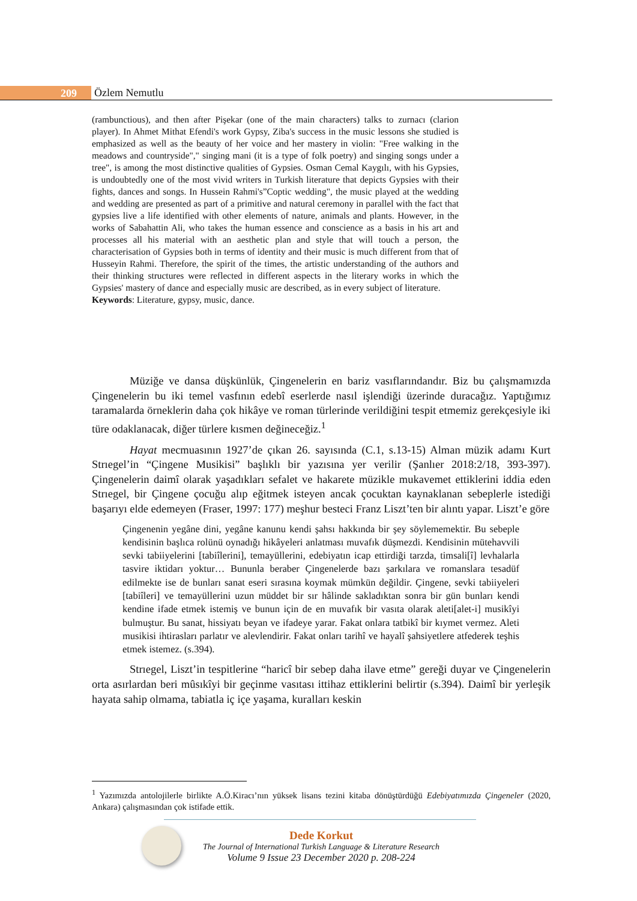209 Özlem Nemutlu
(rambunctious), and then after Pişekar (one of the main characters) talks to zurnacı (clarion player). In Ahmet Mithat Efendi's work Gypsy, Ziba's success in the music lessons she studied is emphasized as well as the beauty of her voice and her mastery in violin: "Free walking in the meadows and countryside"," singing mani (it is a type of folk poetry) and singing songs under a tree", is among the most distinctive qualities of Gypsies. Osman Cemal Kaygılı, with his Gypsies, is undoubtedly one of the most vivid writers in Turkish literature that depicts Gypsies with their fights, dances and songs. In Hussein Rahmi's”Coptic wedding", the music played at the wedding and wedding are presented as part of a primitive and natural ceremony in parallel with the fact that gypsies live a life identified with other elements of nature, animals and plants. However, in the works of Sabahattin Ali, who takes the human essence and conscience as a basis in his art and processes all his material with an aesthetic plan and style that will touch a person, the characterisation of Gypsies both in terms of identity and their music is much different from that of Husseyin Rahmi. Therefore, the spirit of the times, the artistic understanding of the authors and their thinking structures were reflected in different aspects in the literary works in which the Gypsies' mastery of dance and especially music are described, as in every subject of literature.
Keywords: Literature, gypsy, music, dance.
Müziğe ve dansa düşkünlük, Çingenelerin en bariz vasıflarındandır. Biz bu çalışmamızda Çingenelerin bu iki temel vasfının edebî eserlerde nasıl işlendiği üzerinde duracağız. Yaptığımız taramalarda örneklerin daha çok hikâye ve roman türlerinde verildiğini tespit etmemiz gerekçesiyle iki türe odaklanacak, diğer türlere kısmen değineceğiz.<sup>1</sup>
Hayat mecmuasının 1927’de çıkan 26. sayısında (C.1, s.13-15) Alman müzik adamı Kurt Strıegel’in “Çingene Musikisi” başlıklı bir yazısına yer verilir (Şanlıer 2018:2/18, 393-397). Çingenelerin daimî olarak yaşadıkları sefalet ve hakarete müzikle mukavemet ettiklerini iddia eden Strıegel, bir Çingene çocuğu alıp eğitmek isteyen ancak çocuktan kaynaklanan sebeplerle istediği başarıyı elde edemeyen (Fraser, 1997: 177) meşhur besteci Franz Liszt’ten bir alıntı yapar. Liszt’e göre
Çingenenin yegâne dini, yegâne kanunu kendi şahsı hakkında bir şey söylememektir. Bu sebeple kendisinin başlıca rolünü oynadığı hikâyeleri anlatması muvafık düşmezdi. Kendisinin mütehavvili sevki tabiiyelerini [tabiîlerini], temayüllerini, edebiyatın icap ettirdiği tarzda, timsali[î] levhalarla tasvire iktidarı yoktur… Bununla beraber Çingenelerde bazı şarkılara ve romanslara tesadüf edilmekte ise de bunları sanat eseri sırasına koymak mümkün değildir. Çingene, sevki tabiiyeleri [tabiîleri] ve temayüllerini uzun müddet bir sır hâlinde sakladıktan sonra bir gün bunları kendi kendine ifade etmek istemiş ve bunun için de en muvafık bir vasıta olarak aleti[alet-i] musikîyi bulmuştur. Bu sanat, hissiyatı beyan ve ifadeye yarar. Fakat onlara tatbikî bir kıymet vermez. Aleti musikisi ihtirasları parlatır ve alevlendirir. Fakat onları tarihî ve hayalî şahsiyetlere atfederek teşhis etmek istemez. (s.394).
Strıegel, Liszt’in tespitlerine “haricî bir sebep daha ilave etme” gereği duyar ve Çingenelerin orta asırlardan beri mûsıkîyi bir geçinme vasıtası ittihaz ettiklerini belirtir (s.394). Daimî bir yerleşik hayata sahip olmama, tabiatla iç içe yaşama, kuralları keskin
<sup>1</sup> Yazımızda antolojilerle birlikte A.Ö.Kiracı’nın yüksek lisans tezini kitaba dönüştürdüğü Edebiyatımızda Çingeneler (2020, Ankara) çalışmasından çok istifade ettik.
Dede Korkut
The Journal of International Turkish Language & Literature Research
Volume 9 Issue 23 December 2020 p. 208-224